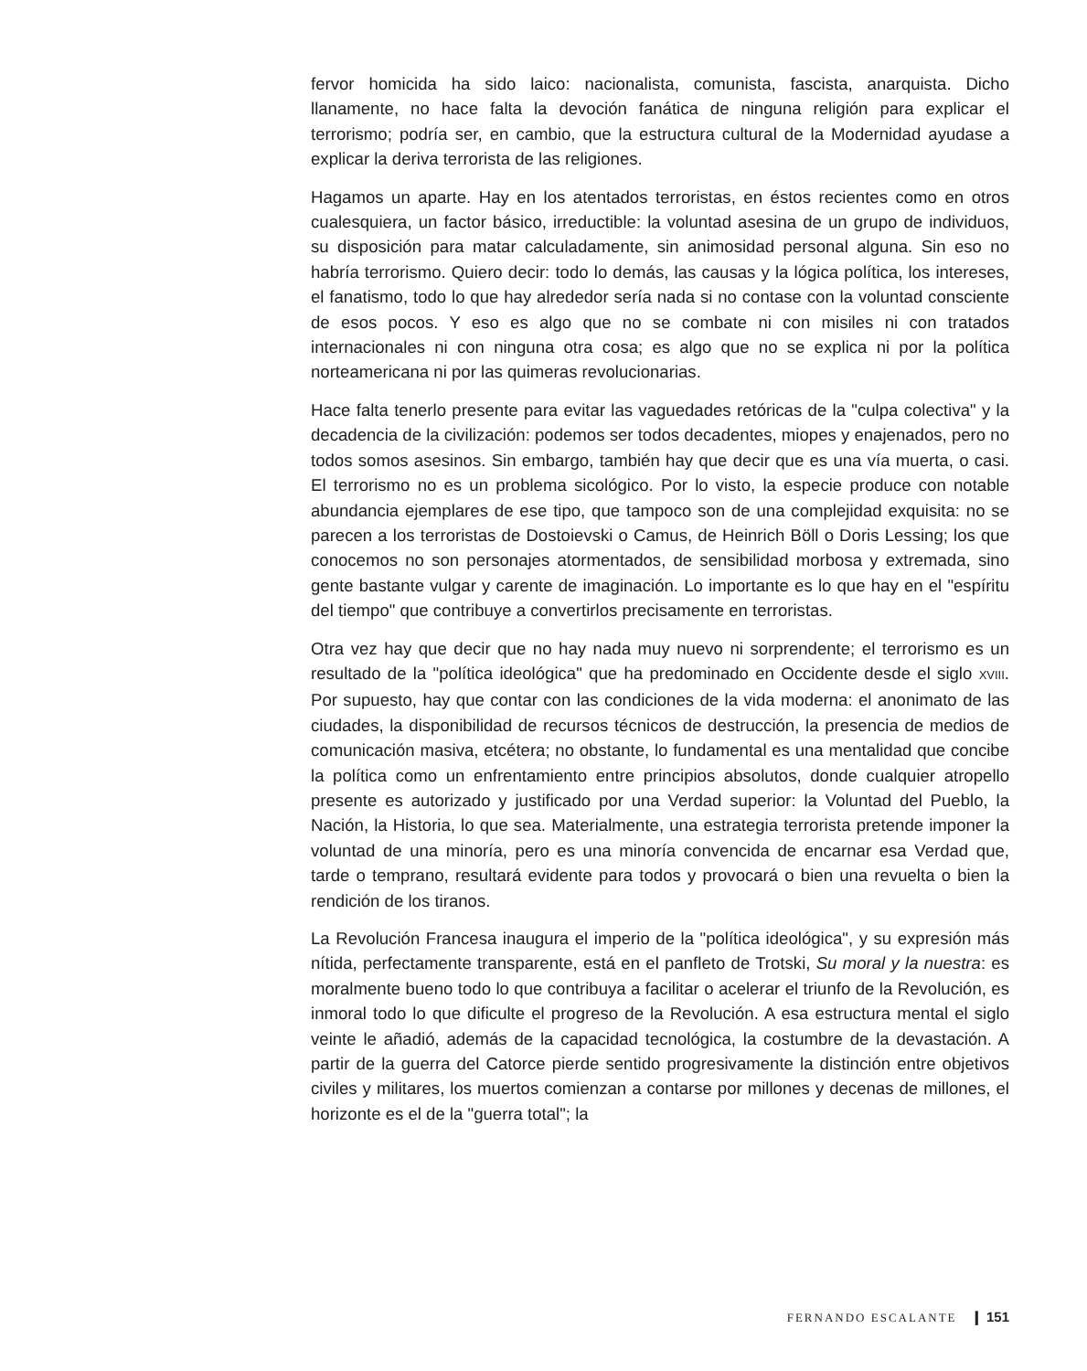fervor homicida ha sido laico: nacionalista, comunista, fascista, anarquista. Dicho llanamente, no hace falta la devoción fanática de ninguna religión para explicar el terrorismo; podría ser, en cambio, que la estructura cultural de la Modernidad ayudase a explicar la deriva terrorista de las religiones.
Hagamos un aparte. Hay en los atentados terroristas, en éstos recientes como en otros cualesquiera, un factor básico, irreductible: la voluntad asesina de un grupo de individuos, su disposición para matar calculadamente, sin animosidad personal alguna. Sin eso no habría terrorismo. Quiero decir: todo lo demás, las causas y la lógica política, los intereses, el fanatismo, todo lo que hay alrededor sería nada si no contase con la voluntad consciente de esos pocos. Y eso es algo que no se combate ni con misiles ni con tratados internacionales ni con ninguna otra cosa; es algo que no se explica ni por la política norteamericana ni por las quimeras revolucionarias.
Hace falta tenerlo presente para evitar las vaguedades retóricas de la "culpa colectiva" y la decadencia de la civilización: podemos ser todos decadentes, miopes y enajenados, pero no todos somos asesinos. Sin embargo, también hay que decir que es una vía muerta, o casi. El terrorismo no es un problema sicológico. Por lo visto, la especie produce con notable abundancia ejemplares de ese tipo, que tampoco son de una complejidad exquisita: no se parecen a los terroristas de Dostoievski o Camus, de Heinrich Böll o Doris Lessing; los que conocemos no son personajes atormentados, de sensibilidad morbosa y extremada, sino gente bastante vulgar y carente de imaginación. Lo importante es lo que hay en el "espíritu del tiempo" que contribuye a convertirlos precisamente en terroristas.
Otra vez hay que decir que no hay nada muy nuevo ni sorprendente; el terrorismo es un resultado de la "política ideológica" que ha predominado en Occidente desde el siglo XVIII. Por supuesto, hay que contar con las condiciones de la vida moderna: el anonimato de las ciudades, la disponibilidad de recursos técnicos de destrucción, la presencia de medios de comunicación masiva, etcétera; no obstante, lo fundamental es una mentalidad que concibe la política como un enfrentamiento entre principios absolutos, donde cualquier atropello presente es autorizado y justificado por una Verdad superior: la Voluntad del Pueblo, la Nación, la Historia, lo que sea. Materialmente, una estrategia terrorista pretende imponer la voluntad de una minoría, pero es una minoría convencida de encarnar esa Verdad que, tarde o temprano, resultará evidente para todos y provocará o bien una revuelta o bien la rendición de los tiranos.
La Revolución Francesa inaugura el imperio de la "política ideológica", y su expresión más nítida, perfectamente transparente, está en el panfleto de Trotski, Su moral y la nuestra: es moralmente bueno todo lo que contribuya a facilitar o acelerar el triunfo de la Revolución, es inmoral todo lo que dificulte el progreso de la Revolución. A esa estructura mental el siglo veinte le añadió, además de la capacidad tecnológica, la costumbre de la devastación. A partir de la guerra del Catorce pierde sentido progresivamente la distinción entre objetivos civiles y militares, los muertos comienzan a contarse por millones y decenas de millones, el horizonte es el de la "guerra total"; la
FERNANDO ESCALANTE ❙ 151